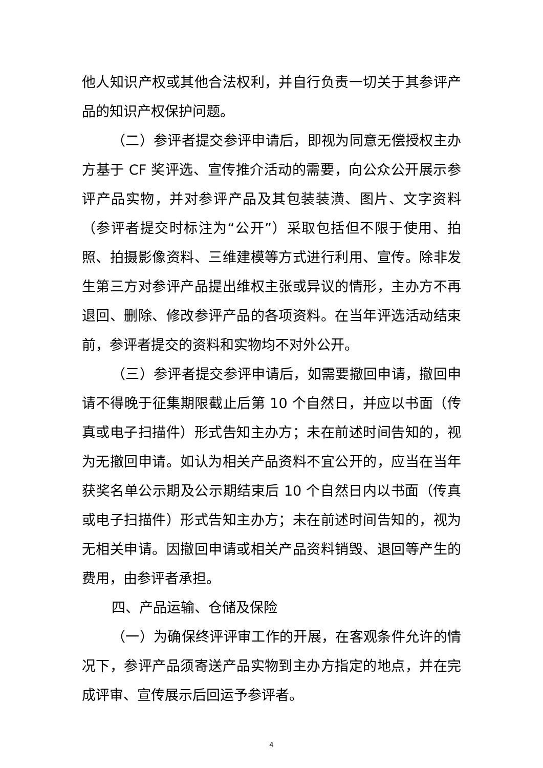他人知识产权或其他合法权利，并自行负责一切关于其参评产品的知识产权保护问题。
（二）参评者提交参评申请后，即视为同意无偿授权主办方基于 CF 奖评选、宣传推介活动的需要，向公众公开展示参评产品实物，并对参评产品及其包装装潢、图片、文字资料（参评者提交时标注为“公开”）采取包括但不限于使用、拍照、拍摄影像资料、三维建模等方式进行利用、宣传。除非发生第三方对参评产品提出维权主张或异议的情形，主办方不再退回、删除、修改参评产品的各项资料。在当年评选活动结束前，参评者提交的资料和实物均不对外公开。
（三）参评者提交参评申请后，如需要撤回申请，撤回申请不得晚于征集期限截止后第 10 个自然日，并应以书面（传真或电子扫描件）形式告知主办方；未在前述时间告知的，视为无撤回申请。如认为相关产品资料不宜公开的，应当在当年获奖名单公示期及公示期结束后 10 个自然日内以书面（传真或电子扫描件）形式告知主办方；未在前述时间告知的，视为无相关申请。因撤回申请或相关产品资料销毁、退回等产生的费用，由参评者承担。
四、产品运输、仓储及保险
（一）为确保终评评审工作的开展，在客观条件允许的情况下，参评产品须寄送产品实物到主办方指定的地点，并在完成评审、宣传展示后回运予参评者。
4